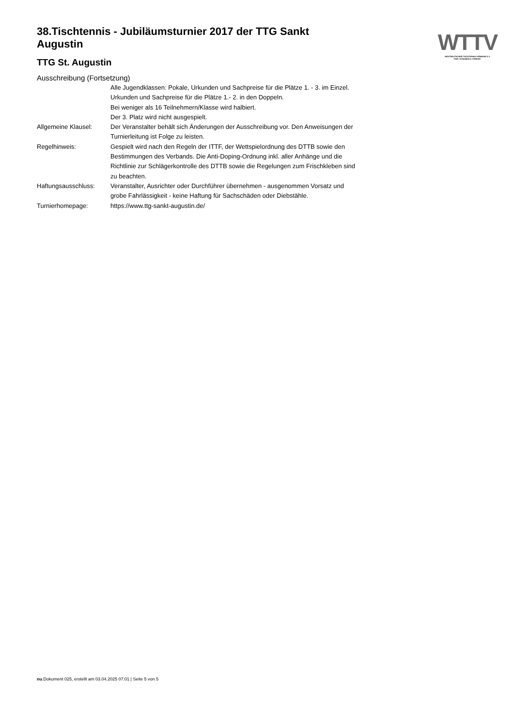WTTV
WESTDEUTSCHER TISCHTENNIS-VERBAND E.V.
FAIR. DYNAMISCH. VEREINT.
38.Tischtennis - Jubiläumsturnier 2017 der TTG Sankt Augustin
TTG St. Augustin
Ausschreibung (Fortsetzung)
| | Alle Jugendklassen: Pokale, Urkunden und Sachpreise für die Plätze 1. - 3. im Einzel. Urkunden und Sachpreise für die Plätze 1.- 2. in den Doppeln. Bei weniger als 16 Teilnehmern/Klasse wird halbiert. Der 3. Platz wird nicht ausgespielt. |
| Allgemeine Klausel: | Der Veranstalter behält sich Änderungen der Ausschreibung vor. Den Anweisungen der Turnierleitung ist Folge zu leisten. |
| Regelhinweis: | Gespielt wird nach den Regeln der ITTF, der Wettspielordnung des DTTB sowie den Bestimmungen des Verbands. Die Anti-Doping-Ordnung inkl. aller Anhänge und die Richtlinie zur Schlägerkontrolle des DTTB sowie die Regelungen zum Frischkleben sind zu beachten. |
| Haftungsausschluss: | Veranstalter, Ausrichter oder Durchführer übernehmen - ausgenommen Vorsatz und grobe Fahrlässigkeit - keine Haftung für Sachschäden oder Diebstähle. |
| Turnierhomepage: | https://www.ttg-sankt-augustin.de/ |
nu.Dokument 025, erstellt am 03.04.2025 07:01 | Seite 5 von 5